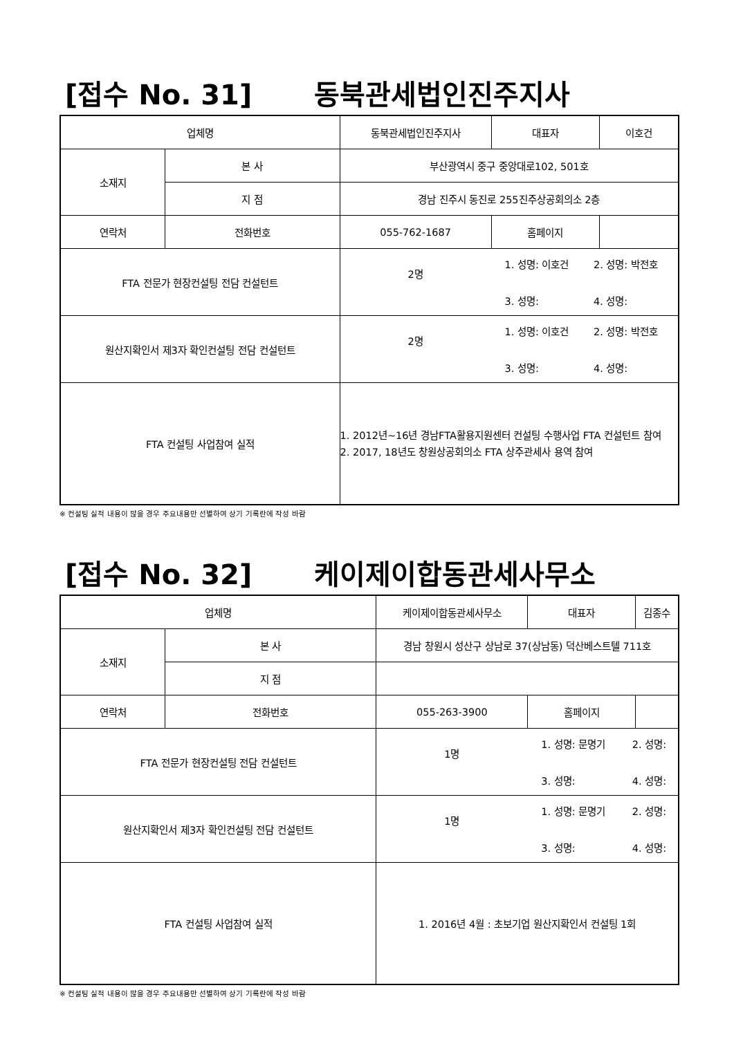[접수 No. 31] 동북관세법인진주지사
| 업체명 | | 동북관세법인진주지사 | 대표자 | 이호건 |
| 소재지 | 본 사 | 부산광역시 중구 중앙대로102, 501호 | | |
| | 지 점 | 경남 진주시 동진로 255진주상공회의소 2층 | | |
| 연락처 | 전화번호 | 055-762-1687 | 홈페이지 | |
| FTA 전문가 현장컨설팅 전담 컨설턴트 | | / 2명 / 1. 성명: 이호건 3. 성명: / 2. 성명: 박전호 4. 성명: / | | |
| 원산지확인서 제3자 확인컨설팅 전담 컨설턴트 | | / 2명 / 1. 성명: 이호건 3. 성명: / 2. 성명: 박전호 4. 성명: / | | |
| FTA 컨설팅 사업참여 실적 | | 1. 2012년~16년 경남FTA활용지원센터 컨설팅 수행사업 FTA 컨설턴트 참여 2. 2017, 18년도 창원상공회의소 FTA 상주관세사 용역 참여 | | |
※ 컨설팅 실적 내용이 많을 경우 주요내용만 선별하여 상기 기록란에 작성 바람
[접수 No. 32] 케이제이합동관세사무소
| 업체명 | | 케이제이합동관세사무소 | 대표자 | 김종수 |
| 소재지 | 본 사 | 경남 창원시 성산구 상남로 37(상남동) 덕산베스트텔 711호 | | |
| | 지 점 | | | |
| 연락처 | 전화번호 | 055-263-3900 | 홈페이지 | |
| FTA 전문가 현장컨설팅 전담 컨설턴트 | | / 1명 / 1. 성명: 문명기 3. 성명: / 2. 성명: 4. 성명: / | | |
| 원산지확인서 제3자 확인컨설팅 전담 컨설턴트 | | / 1명 / 1. 성명: 문명기 3. 성명: / 2. 성명: 4. 성명: / | | |
| FTA 컨설팅 사업참여 실적 | | 1. 2016년 4월 : 초보기업 원산지확인서 컨설팅 1회 | | |
※ 컨설팅 실적 내용이 많을 경우 주요내용만 선별하여 상기 기록란에 작성 바람